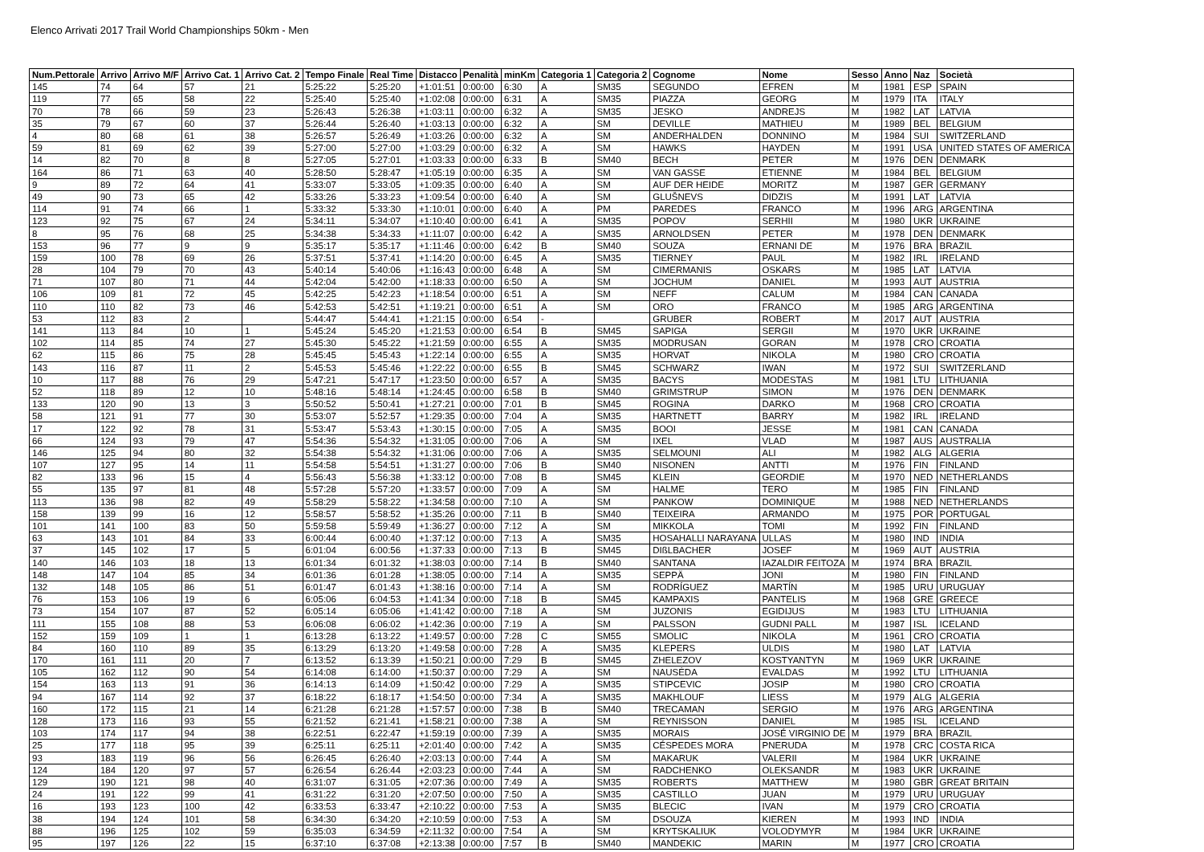Elenco Arrivati 2017 Trail World Championships 50km - Men
| Num.Pettorale | Arrivo | Arrivo M/F | Arrivo Cat. 1 | Arrivo Cat. 2 | Tempo Finale | Real Time | Distacco | Penalità | minKm | Categoria 1 | Categoria 2 | Cognome | Nome | Sesso | Anno | Naz | Società |
| --- | --- | --- | --- | --- | --- | --- | --- | --- | --- | --- | --- | --- | --- | --- | --- | --- | --- |
| 145 | 74 | 64 | 57 | 21 | 5:25:22 | 5:25:20 | +1:01:51 | 0:00:00 | 6:30 | A | SM35 | SEGUNDO | EFREN | M | 1981 | ESP | SPAIN |
| 119 | 77 | 65 | 58 | 22 | 5:25:40 | 5:25:40 | +1:02:08 | 0:00:00 | 6:31 | A | SM35 | PIAZZA | GEORG | M | 1979 | ITA | ITALY |
| 70 | 78 | 66 | 59 | 23 | 5:26:43 | 5:26:38 | +1:03:11 | 0:00:00 | 6:32 | A | SM35 | JESKO | ANDREJS | M | 1982 | LAT | LATVIA |
| 35 | 79 | 67 | 60 | 37 | 5:26:44 | 5:26:40 | +1:03:13 | 0:00:00 | 6:32 | A | SM | DEVILLE | MATHIEU | M | 1989 | BEL | BELGIUM |
| 4 | 80 | 68 | 61 | 38 | 5:26:57 | 5:26:49 | +1:03:26 | 0:00:00 | 6:32 | A | SM | ANDERHALDEN | DONNINO | M | 1984 | SUI | SWITZERLAND |
| 59 | 81 | 69 | 62 | 39 | 5:27:00 | 5:27:00 | +1:03:29 | 0:00:00 | 6:32 | A | SM | HAWKS | HAYDEN | M | 1991 | USA | UNITED STATES OF AMERICA |
| 14 | 82 | 70 | 8 | 8 | 5:27:05 | 5:27:01 | +1:03:33 | 0:00:00 | 6:33 | B | SM40 | BECH | PETER | M | 1976 | DEN | DENMARK |
| 164 | 86 | 71 | 63 | 40 | 5:28:50 | 5:28:47 | +1:05:19 | 0:00:00 | 6:35 | A | SM | VAN GASSE | ETIENNE | M | 1984 | BEL | BELGIUM |
| 9 | 89 | 72 | 64 | 41 | 5:33:07 | 5:33:05 | +1:09:35 | 0:00:00 | 6:40 | A | SM | AUF DER HEIDE | MORITZ | M | 1987 | GER | GERMANY |
| 49 | 90 | 73 | 65 | 42 | 5:33:26 | 5:33:23 | +1:09:54 | 0:00:00 | 6:40 | A | SM | GLUŠNEVS | DIDZIS | M | 1991 | LAT | LATVIA |
| 114 | 91 | 74 | 66 | 1 | 5:33:32 | 5:33:30 | +1:10:01 | 0:00:00 | 6:40 | A | PM | PAREDES | FRANCO | M | 1996 | ARG | ARGENTINA |
| 123 | 92 | 75 | 67 | 24 | 5:34:11 | 5:34:07 | +1:10:40 | 0:00:00 | 6:41 | A | SM35 | POPOV | SERHII | M | 1980 | UKR | UKRAINE |
| 8 | 95 | 76 | 68 | 25 | 5:34:38 | 5:34:33 | +1:11:07 | 0:00:00 | 6:42 | A | SM35 | ARNOLDSEN | PETER | M | 1978 | DEN | DENMARK |
| 153 | 96 | 77 | 9 | 9 | 5:35:17 | 5:35:17 | +1:11:46 | 0:00:00 | 6:42 | B | SM40 | SOUZA | ERNANI DE | M | 1976 | BRA | BRAZIL |
| 159 | 100 | 78 | 69 | 26 | 5:37:51 | 5:37:41 | +1:14:20 | 0:00:00 | 6:45 | A | SM35 | TIERNEY | PAUL | M | 1982 | IRL | IRELAND |
| 28 | 104 | 79 | 70 | 43 | 5:40:14 | 5:40:06 | +1:16:43 | 0:00:00 | 6:48 | A | SM | CIMERMANIS | OSKARS | M | 1985 | LAT | LATVIA |
| 71 | 107 | 80 | 71 | 44 | 5:42:04 | 5:42:00 | +1:18:33 | 0:00:00 | 6:50 | A | SM | JOCHUM | DANIEL | M | 1993 | AUT | AUSTRIA |
| 106 | 109 | 81 | 72 | 45 | 5:42:25 | 5:42:23 | +1:18:54 | 0:00:00 | 6:51 | A | SM | NEFF | CALUM | M | 1984 | CAN | CANADA |
| 110 | 110 | 82 | 73 | 46 | 5:42:53 | 5:42:51 | +1:19:21 | 0:00:00 | 6:51 | A | SM | ORO | FRANCO | M | 1985 | ARG | ARGENTINA |
| 53 | 112 | 83 | 2 | | 5:44:47 | 5:44:41 | +1:21:15 | 0:00:00 | 6:54 | - | | GRUBER | ROBERT | M | 2017 | AUT | AUSTRIA |
| 141 | 113 | 84 | 10 | 1 | 5:45:24 | 5:45:20 | +1:21:53 | 0:00:00 | 6:54 | B | SM45 | SAPIGA | SERGII | M | 1970 | UKR | UKRAINE |
| 102 | 114 | 85 | 74 | 27 | 5:45:30 | 5:45:22 | +1:21:59 | 0:00:00 | 6:55 | A | SM35 | MODRUSAN | GORAN | M | 1978 | CRO | CROATIA |
| 62 | 115 | 86 | 75 | 28 | 5:45:45 | 5:45:43 | +1:22:14 | 0:00:00 | 6:55 | A | SM35 | HORVAT | NIKOLA | M | 1980 | CRO | CROATIA |
| 143 | 116 | 87 | 11 | 2 | 5:45:53 | 5:45:46 | +1:22:22 | 0:00:00 | 6:55 | B | SM45 | SCHWARZ | IWAN | M | 1972 | SUI | SWITZERLAND |
| 10 | 117 | 88 | 76 | 29 | 5:47:21 | 5:47:17 | +1:23:50 | 0:00:00 | 6:57 | A | SM35 | BACYS | MODESTAS | M | 1981 | LTU | LITHUANIA |
| 52 | 118 | 89 | 12 | 10 | 5:48:16 | 5:48:14 | +1:24:45 | 0:00:00 | 6:58 | B | SM40 | GRIMSTRUP | SIMON | M | 1976 | DEN | DENMARK |
| 133 | 120 | 90 | 13 | 3 | 5:50:52 | 5:50:41 | +1:27:21 | 0:00:00 | 7:01 | B | SM45 | ROGINA | DARKO | M | 1968 | CRO | CROATIA |
| 58 | 121 | 91 | 77 | 30 | 5:53:07 | 5:52:57 | +1:29:35 | 0:00:00 | 7:04 | A | SM35 | HARTNETT | BARRY | M | 1982 | IRL | IRELAND |
| 17 | 122 | 92 | 78 | 31 | 5:53:47 | 5:53:43 | +1:30:15 | 0:00:00 | 7:05 | A | SM35 | BOOI | JESSE | M | 1981 | CAN | CANADA |
| 66 | 124 | 93 | 79 | 47 | 5:54:36 | 5:54:32 | +1:31:05 | 0:00:00 | 7:06 | A | SM | IXEL | VLAD | M | 1987 | AUS | AUSTRALIA |
| 146 | 125 | 94 | 80 | 32 | 5:54:38 | 5:54:32 | +1:31:06 | 0:00:00 | 7:06 | A | SM35 | SELMOUNI | ALI | M | 1982 | ALG | ALGERIA |
| 107 | 127 | 95 | 14 | 11 | 5:54:58 | 5:54:51 | +1:31:27 | 0:00:00 | 7:06 | B | SM40 | NISONEN | ANTTI | M | 1976 | FIN | FINLAND |
| 82 | 133 | 96 | 15 | 4 | 5:56:43 | 5:56:38 | +1:33:12 | 0:00:00 | 7:08 | B | SM45 | KLEIN | GEORDIE | M | 1970 | NED | NETHERLANDS |
| 55 | 135 | 97 | 81 | 48 | 5:57:28 | 5:57:20 | +1:33:57 | 0:00:00 | 7:09 | A | SM | HALME | TERO | M | 1985 | FIN | FINLAND |
| 113 | 136 | 98 | 82 | 49 | 5:58:29 | 5:58:22 | +1:34:58 | 0:00:00 | 7:10 | A | SM | PANKOW | DOMINIQUE | M | 1988 | NED | NETHERLANDS |
| 158 | 139 | 99 | 16 | 12 | 5:58:57 | 5:58:52 | +1:35:26 | 0:00:00 | 7:11 | B | SM40 | TEIXEIRA | ARMANDO | M | 1975 | POR | PORTUGAL |
| 101 | 141 | 100 | 83 | 50 | 5:59:58 | 5:59:49 | +1:36:27 | 0:00:00 | 7:12 | A | SM | MIKKOLA | TOMI | M | 1992 | FIN | FINLAND |
| 63 | 143 | 101 | 84 | 33 | 6:00:44 | 6:00:40 | +1:37:12 | 0:00:00 | 7:13 | A | SM35 | HOSAHALLI NARAYANA | ULLAS | M | 1980 | IND | INDIA |
| 37 | 145 | 102 | 17 | 5 | 6:01:04 | 6:00:56 | +1:37:33 | 0:00:00 | 7:13 | B | SM45 | DIßLBACHER | JOSEF | M | 1969 | AUT | AUSTRIA |
| 140 | 146 | 103 | 18 | 13 | 6:01:34 | 6:01:32 | +1:38:03 | 0:00:00 | 7:14 | B | SM40 | SANTANA | IAZALDIR FEITOZA | M | 1974 | BRA | BRAZIL |
| 148 | 147 | 104 | 85 | 34 | 6:01:36 | 6:01:28 | +1:38:05 | 0:00:00 | 7:14 | A | SM35 | SEPPÄ | JONI | M | 1980 | FIN | FINLAND |
| 132 | 148 | 105 | 86 | 51 | 6:01:47 | 6:01:43 | +1:38:16 | 0:00:00 | 7:14 | A | SM | RODRÍGUEZ | MARTÍN | M | 1985 | URU | URUGUAY |
| 76 | 153 | 106 | 19 | 6 | 6:05:06 | 6:04:53 | +1:41:34 | 0:00:00 | 7:18 | B | SM45 | KAMPAXIS | PANTELIS | M | 1968 | GRE | GREECE |
| 73 | 154 | 107 | 87 | 52 | 6:05:14 | 6:05:06 | +1:41:42 | 0:00:00 | 7:18 | A | SM | JUZONIS | EGIDIJUS | M | 1983 | LTU | LITHUANIA |
| 111 | 155 | 108 | 88 | 53 | 6:06:08 | 6:06:02 | +1:42:36 | 0:00:00 | 7:19 | A | SM | PALSSON | GUDNI PALL | M | 1987 | ISL | ICELAND |
| 152 | 159 | 109 | 1 | 1 | 6:13:28 | 6:13:22 | +1:49:57 | 0:00:00 | 7:28 | C | SM55 | SMOLIC | NIKOLA | M | 1961 | CRO | CROATIA |
| 84 | 160 | 110 | 89 | 35 | 6:13:29 | 6:13:20 | +1:49:58 | 0:00:00 | 7:28 | A | SM35 | KLEPERS | ULDIS | M | 1980 | LAT | LATVIA |
| 170 | 161 | 111 | 20 | 7 | 6:13:52 | 6:13:39 | +1:50:21 | 0:00:00 | 7:29 | B | SM45 | ZHELEZOV | KOSTYANTYN | M | 1969 | UKR | UKRAINE |
| 105 | 162 | 112 | 90 | 54 | 6:14:08 | 6:14:00 | +1:50:37 | 0:00:00 | 7:29 | A | SM | NAUSĖDA | EVALDAS | M | 1992 | LTU | LITHUANIA |
| 154 | 163 | 113 | 91 | 36 | 6:14:13 | 6:14:09 | +1:50:42 | 0:00:00 | 7:29 | A | SM35 | STIPCEVIC | JOSIP | M | 1980 | CRO | CROATIA |
| 94 | 167 | 114 | 92 | 37 | 6:18:22 | 6:18:17 | +1:54:50 | 0:00:00 | 7:34 | A | SM35 | MAKHLOUF | LIESS | M | 1979 | ALG | ALGERIA |
| 160 | 172 | 115 | 21 | 14 | 6:21:28 | 6:21:28 | +1:57:57 | 0:00:00 | 7:38 | B | SM40 | TRECAMAN | SERGIO | M | 1976 | ARG | ARGENTINA |
| 128 | 173 | 116 | 93 | 55 | 6:21:52 | 6:21:41 | +1:58:21 | 0:00:00 | 7:38 | A | SM | REYNISSON | DANIEL | M | 1985 | ISL | ICELAND |
| 103 | 174 | 117 | 94 | 38 | 6:22:51 | 6:22:47 | +1:59:19 | 0:00:00 | 7:39 | A | SM35 | MORAIS | JOSÉ VIRGINIO DE | M | 1979 | BRA | BRAZIL |
| 25 | 177 | 118 | 95 | 39 | 6:25:11 | 6:25:11 | +2:01:40 | 0:00:00 | 7:42 | A | SM35 | CÉSPEDES MORA | PNERUDA | M | 1978 | CRC | COSTA RICA |
| 93 | 183 | 119 | 96 | 56 | 6:26:45 | 6:26:40 | +2:03:13 | 0:00:00 | 7:44 | A | SM | MAKARUK | VALERII | M | 1984 | UKR | UKRAINE |
| 124 | 184 | 120 | 97 | 57 | 6:26:54 | 6:26:44 | +2:03:23 | 0:00:00 | 7:44 | A | SM | RADCHENKO | OLEKSANDR | M | 1983 | UKR | UKRAINE |
| 129 | 190 | 121 | 98 | 40 | 6:31:07 | 6:31:05 | +2:07:36 | 0:00:00 | 7:49 | A | SM35 | ROBERTS | MATTHEW | M | 1980 | GBR | GREAT BRITAIN |
| 24 | 191 | 122 | 99 | 41 | 6:31:22 | 6:31:20 | +2:07:50 | 0:00:00 | 7:50 | A | SM35 | CASTILLO | JUAN | M | 1979 | URU | URUGUAY |
| 16 | 193 | 123 | 100 | 42 | 6:33:53 | 6:33:47 | +2:10:22 | 0:00:00 | 7:53 | A | SM35 | BLECIC | IVAN | M | 1979 | CRO | CROATIA |
| 38 | 194 | 124 | 101 | 58 | 6:34:30 | 6:34:20 | +2:10:59 | 0:00:00 | 7:53 | A | SM | DSOUZA | KIEREN | M | 1993 | IND | INDIA |
| 88 | 196 | 125 | 102 | 59 | 6:35:03 | 6:34:59 | +2:11:32 | 0:00:00 | 7:54 | A | SM | KRYTSKALIUK | VOLODYMYR | M | 1984 | UKR | UKRAINE |
| 95 | 197 | 126 | 22 | 15 | 6:37:10 | 6:37:08 | +2:13:38 | 0:00:00 | 7:57 | B | SM40 | MANDEKIC | MARIN | M | 1977 | CRO | CROATIA |